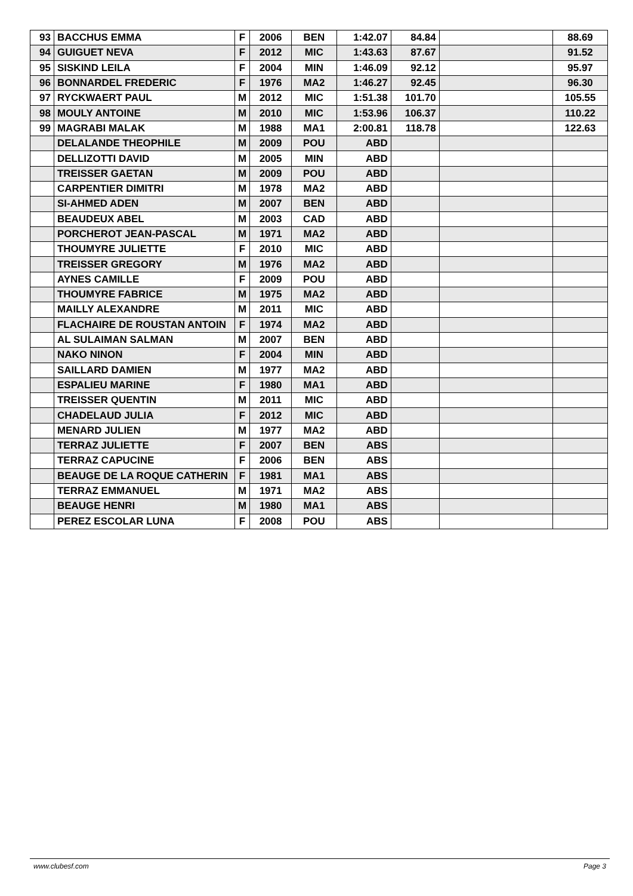| 93 | BACCHUS EMMA | F | 2006 | BEN | 1:42.07 | 84.84 | | 88.69 |
| 94 | GUIGUET NEVA | F | 2012 | MIC | 1:43.63 | 87.67 | | 91.52 |
| 95 | SISKIND LEILA | F | 2004 | MIN | 1:46.09 | 92.12 | | 95.97 |
| 96 | BONNARDEL FREDERIC | F | 1976 | MA2 | 1:46.27 | 92.45 | | 96.30 |
| 97 | RYCKWAERT PAUL | M | 2012 | MIC | 1:51.38 | 101.70 | | 105.55 |
| 98 | MOULY ANTOINE | M | 2010 | MIC | 1:53.96 | 106.37 | | 110.22 |
| 99 | MAGRABI MALAK | M | 1988 | MA1 | 2:00.81 | 118.78 | | 122.63 |
| | DELALANDE THEOPHILE | M | 2009 | POU | ABD | | | |
| | DELLIZOTTI DAVID | M | 2005 | MIN | ABD | | | |
| | TREISSER GAETAN | M | 2009 | POU | ABD | | | |
| | CARPENTIER DIMITRI | M | 1978 | MA2 | ABD | | | |
| | SI-AHMED ADEN | M | 2007 | BEN | ABD | | | |
| | BEAUDEUX ABEL | M | 2003 | CAD | ABD | | | |
| | PORCHEROT JEAN-PASCAL | M | 1971 | MA2 | ABD | | | |
| | THOUMYRE JULIETTE | F | 2010 | MIC | ABD | | | |
| | TREISSER GREGORY | M | 1976 | MA2 | ABD | | | |
| | AYNES CAMILLE | F | 2009 | POU | ABD | | | |
| | THOUMYRE FABRICE | M | 1975 | MA2 | ABD | | | |
| | MAILLY ALEXANDRE | M | 2011 | MIC | ABD | | | |
| | FLACHAIRE DE ROUSTAN ANTOIN | F | 1974 | MA2 | ABD | | | |
| | AL SULAIMAN SALMAN | M | 2007 | BEN | ABD | | | |
| | NAKO NINON | F | 2004 | MIN | ABD | | | |
| | SAILLARD DAMIEN | M | 1977 | MA2 | ABD | | | |
| | ESPALIEU MARINE | F | 1980 | MA1 | ABD | | | |
| | TREISSER QUENTIN | M | 2011 | MIC | ABD | | | |
| | CHADELAUD JULIA | F | 2012 | MIC | ABD | | | |
| | MENARD JULIEN | M | 1977 | MA2 | ABD | | | |
| | TERRAZ JULIETTE | F | 2007 | BEN | ABS | | | |
| | TERRAZ CAPUCINE | F | 2006 | BEN | ABS | | | |
| | BEAUGE DE LA ROQUE CATHERIN | F | 1981 | MA1 | ABS | | | |
| | TERRAZ EMMANUEL | M | 1971 | MA2 | ABS | | | |
| | BEAUGE HENRI | M | 1980 | MA1 | ABS | | | |
| | PEREZ ESCOLAR LUNA | F | 2008 | POU | ABS | | | |
www.clubesf.com Page 3